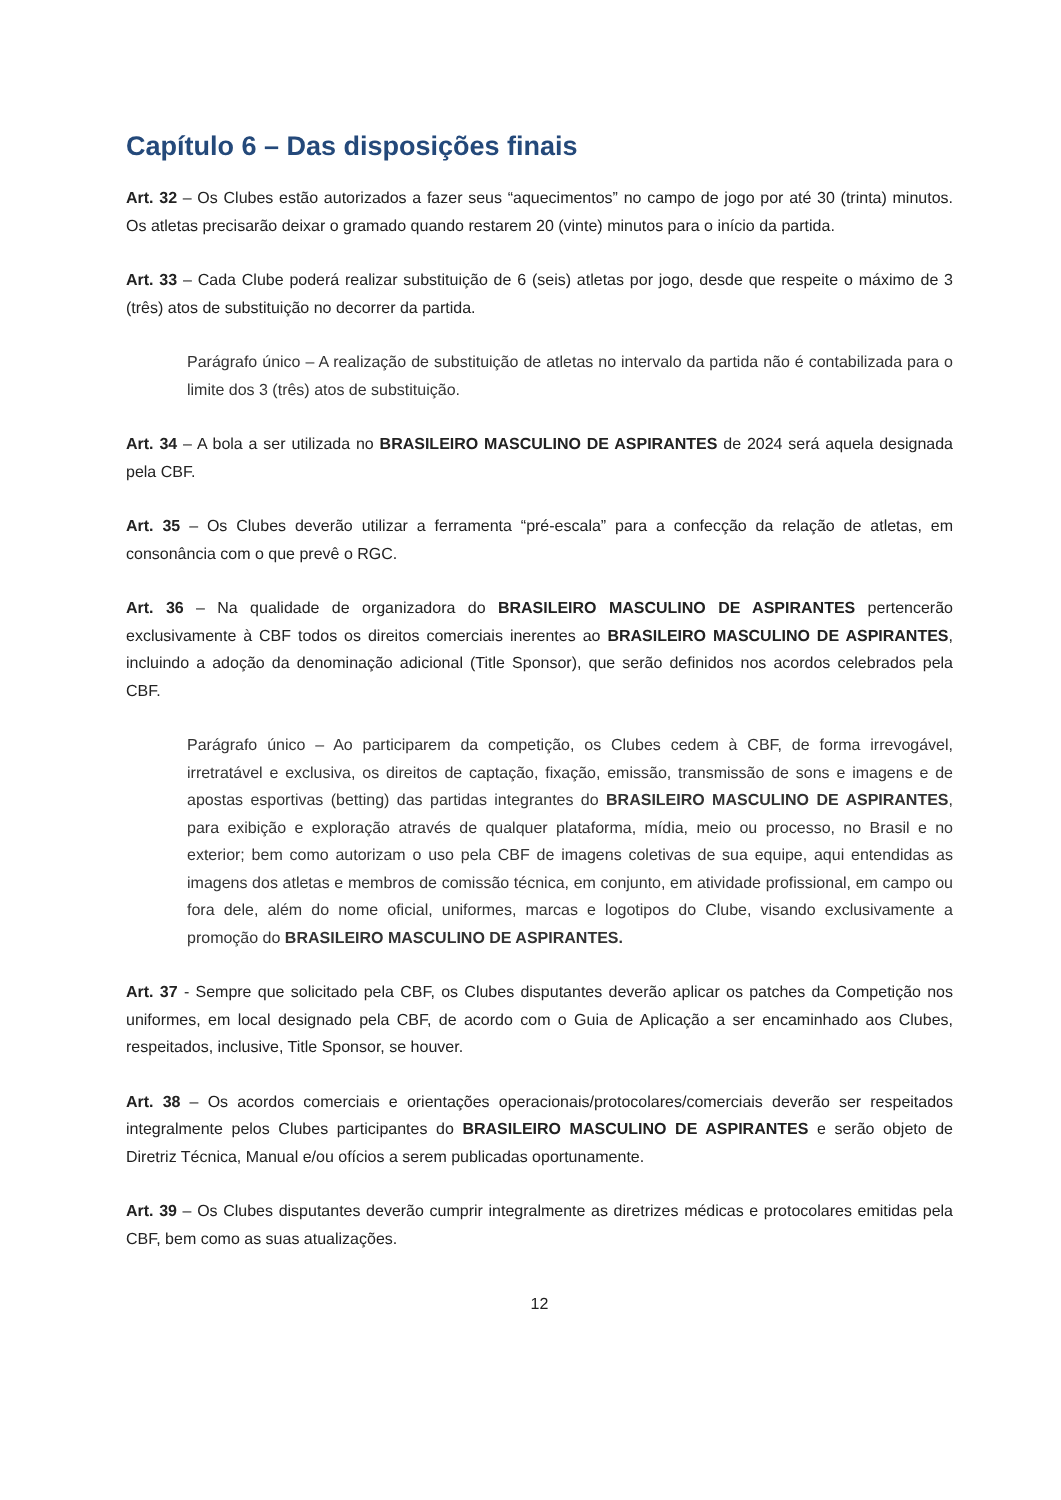Capítulo 6 – Das disposições finais
Art. 32 – Os Clubes estão autorizados a fazer seus “aquecimentos” no campo de jogo por até 30 (trinta) minutos. Os atletas precisarão deixar o gramado quando restarem 20 (vinte) minutos para o início da partida.
Art. 33 – Cada Clube poderá realizar substituição de 6 (seis) atletas por jogo, desde que respeite o máximo de 3 (três) atos de substituição no decorrer da partida.
Parágrafo único – A realização de substituição de atletas no intervalo da partida não é contabilizada para o limite dos 3 (três) atos de substituição.
Art. 34 – A bola a ser utilizada no BRASILEIRO MASCULINO DE ASPIRANTES de 2024 será aquela designada pela CBF.
Art. 35 – Os Clubes deverão utilizar a ferramenta “pré-escala” para a confecção da relação de atletas, em consonância com o que prevê o RGC.
Art. 36 – Na qualidade de organizadora do BRASILEIRO MASCULINO DE ASPIRANTES pertencerão exclusivamente à CBF todos os direitos comerciais inerentes ao BRASILEIRO MASCULINO DE ASPIRANTES, incluindo a adoção da denominação adicional (Title Sponsor), que serão definidos nos acordos celebrados pela CBF.
Parágrafo único – Ao participarem da competição, os Clubes cedem à CBF, de forma irrevogável, irretratável e exclusiva, os direitos de captação, fixação, emissão, transmissão de sons e imagens e de apostas esportivas (betting) das partidas integrantes do BRASILEIRO MASCULINO DE ASPIRANTES, para exibição e exploração através de qualquer plataforma, mídia, meio ou processo, no Brasil e no exterior; bem como autorizam o uso pela CBF de imagens coletivas de sua equipe, aqui entendidas as imagens dos atletas e membros de comissão técnica, em conjunto, em atividade profissional, em campo ou fora dele, além do nome oficial, uniformes, marcas e logotipos do Clube, visando exclusivamente a promoção do BRASILEIRO MASCULINO DE ASPIRANTES.
Art. 37 - Sempre que solicitado pela CBF, os Clubes disputantes deverão aplicar os patches da Competição nos uniformes, em local designado pela CBF, de acordo com o Guia de Aplicação a ser encaminhado aos Clubes, respeitados, inclusive, Title Sponsor, se houver.
Art. 38 – Os acordos comerciais e orientações operacionais/protocolares/comerciais deverão ser respeitados integralmente pelos Clubes participantes do BRASILEIRO MASCULINO DE ASPIRANTES e serão objeto de Diretriz Técnica, Manual e/ou ofícios a serem publicadas oportunamente.
Art. 39 – Os Clubes disputantes deverão cumprir integralmente as diretrizes médicas e protocolares emitidas pela CBF, bem como as suas atualizações.
12